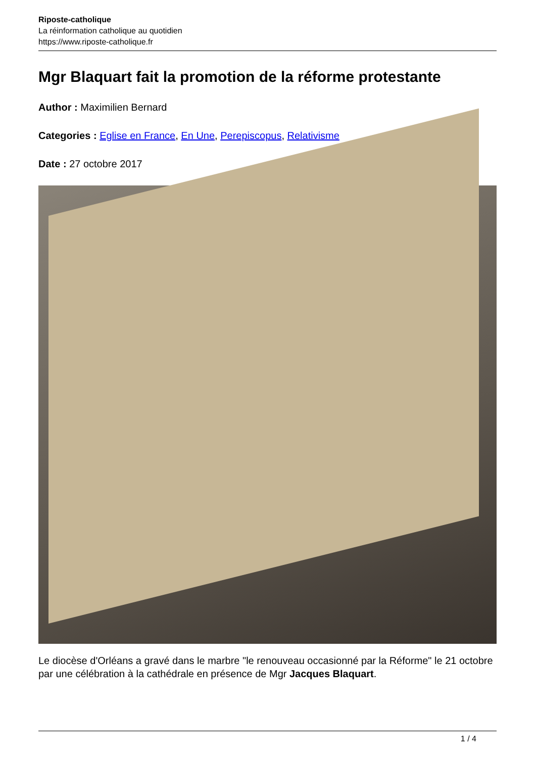Riposte-catholique
La réinformation catholique au quotidien
https://www.riposte-catholique.fr
Mgr Blaquart fait la promotion de la réforme protestante
Author : Maximilien Bernard
Categories : Eglise en France, En Une, Perepiscopus, Relativisme
Date : 27 octobre 2017
Le diocèse d'Orléans a gravé dans le marbre "le renouveau occasionné par la Réforme" le 21 octobre par une célébration à la cathédrale en présence de Mgr Jacques Blaquart.
1 / 4